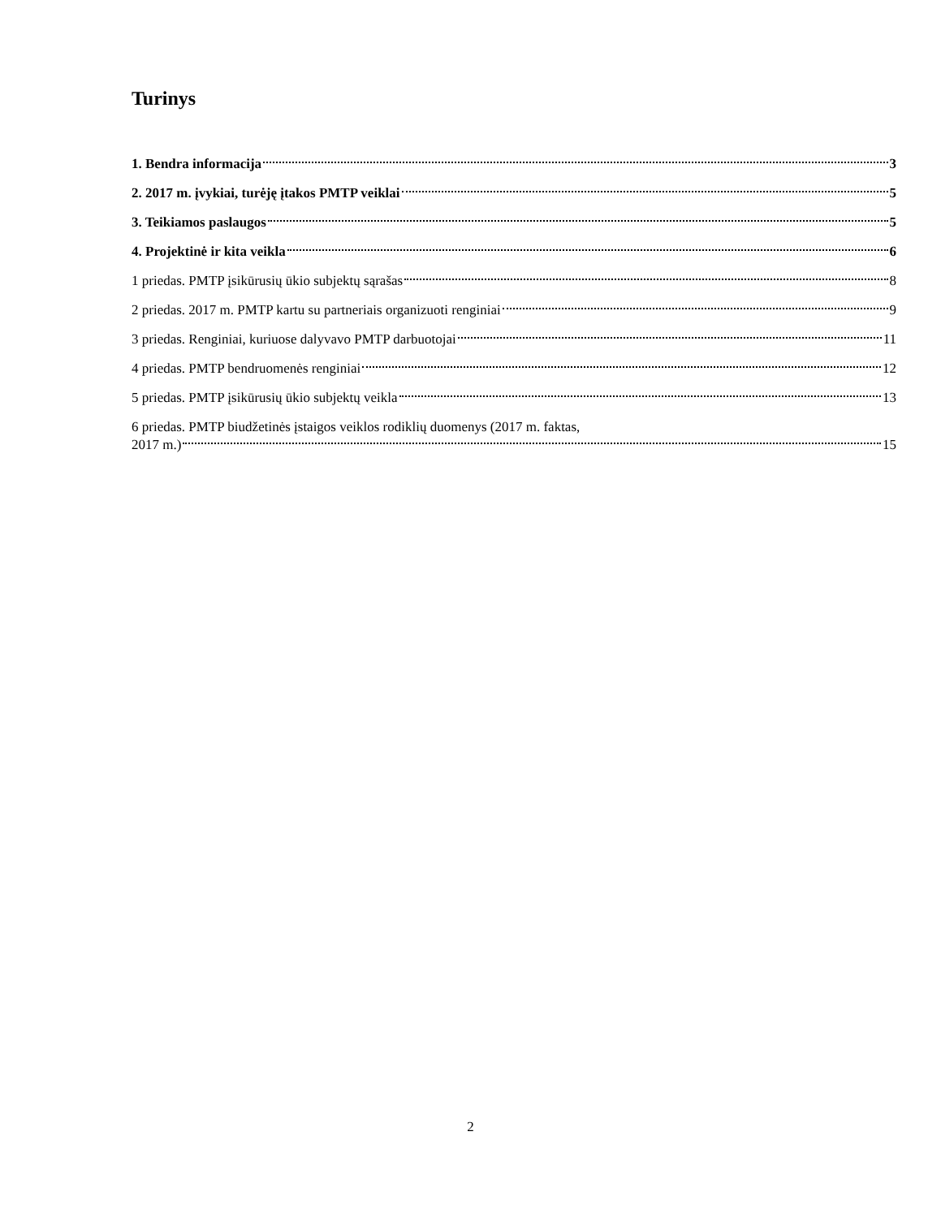Turinys
1. Bendra informacija 3
2. 2017 m. įvykiai, turėję įtakos PMTP veiklai 5
3. Teikiamos paslaugos 5
4. Projektinė ir kita veikla 6
1 priedas. PMTP įsikūrusių ūkio subjektų sąrašas 8
2 priedas. 2017 m. PMTP kartu su partneriais organizuoti renginiai 9
3 priedas. Renginiai, kuriuose dalyvavo PMTP darbuotojai 11
4 priedas. PMTP bendruomenės renginiai 12
5 priedas. PMTP įsikūrusių ūkio subjektų veikla 13
6 priedas. PMTP biudžetinės įstaigos veiklos rodiklių duomenys (2017 m. faktas,
2017 m.) 15
2